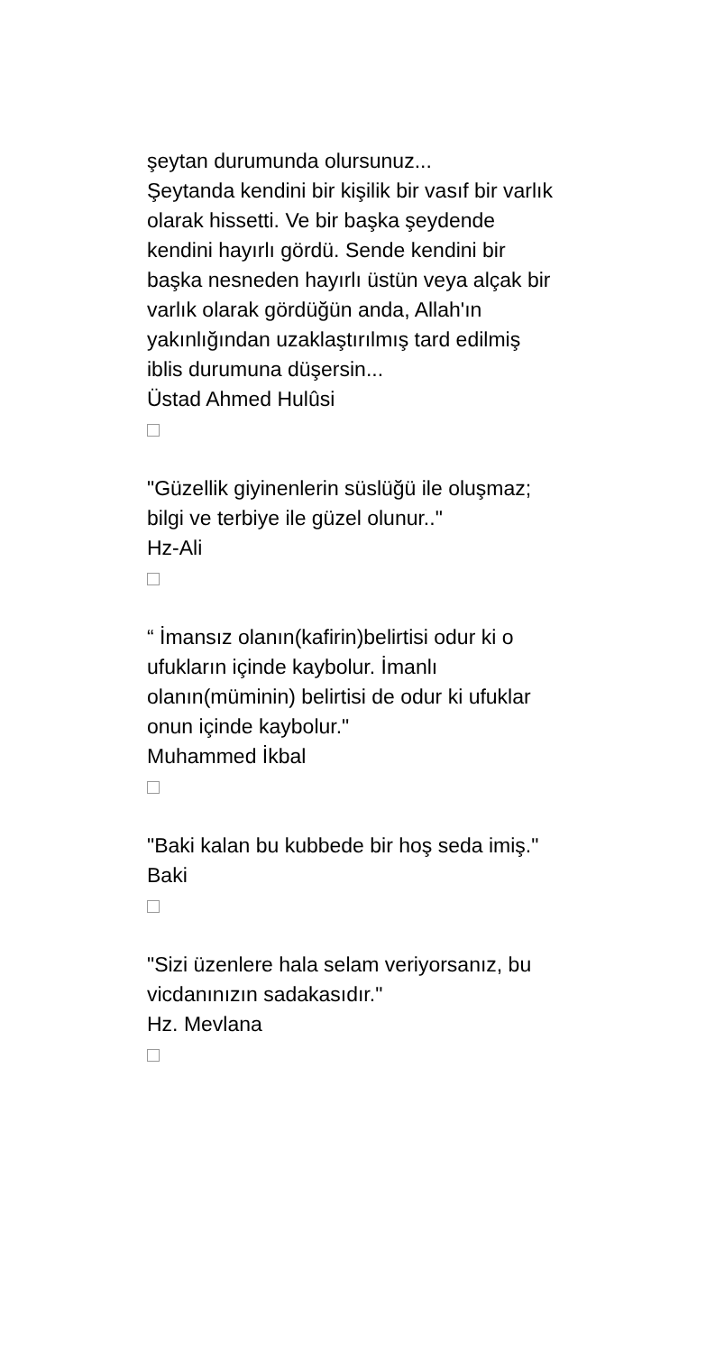şeytan durumunda olursunuz...
Şeytanda kendini bir kişilik bir vasıf bir varlık olarak hissetti. Ve bir başka şeydende kendini hayırlı gördü. Sende kendini bir başka nesneden hayırlı üstün veya alçak bir varlık olarak gördüğün anda, Allah'ın yakınlığından uzaklaştırılmış tard edilmiş iblis durumuna düşersin...
Üstad Ahmed Hulûsi
"Güzellik giyinenlerin süslüğü ile oluşmaz; bilgi ve terbiye ile güzel olunur.."
Hz-Ali
“ İmansız olanın(kafirin)belirtisi odur ki o ufukların içinde kaybolur. İmanlı olanın(müminin) belirtisi de odur ki ufuklar onun içinde kaybolur."
Muhammed İkbal
"Baki kalan bu kubbede bir hoş seda imiş."
Baki
"Sizi üzenlere hala selam veriyorsanız, bu vicdanınızın sadakasıdır."
Hz. Mevlana